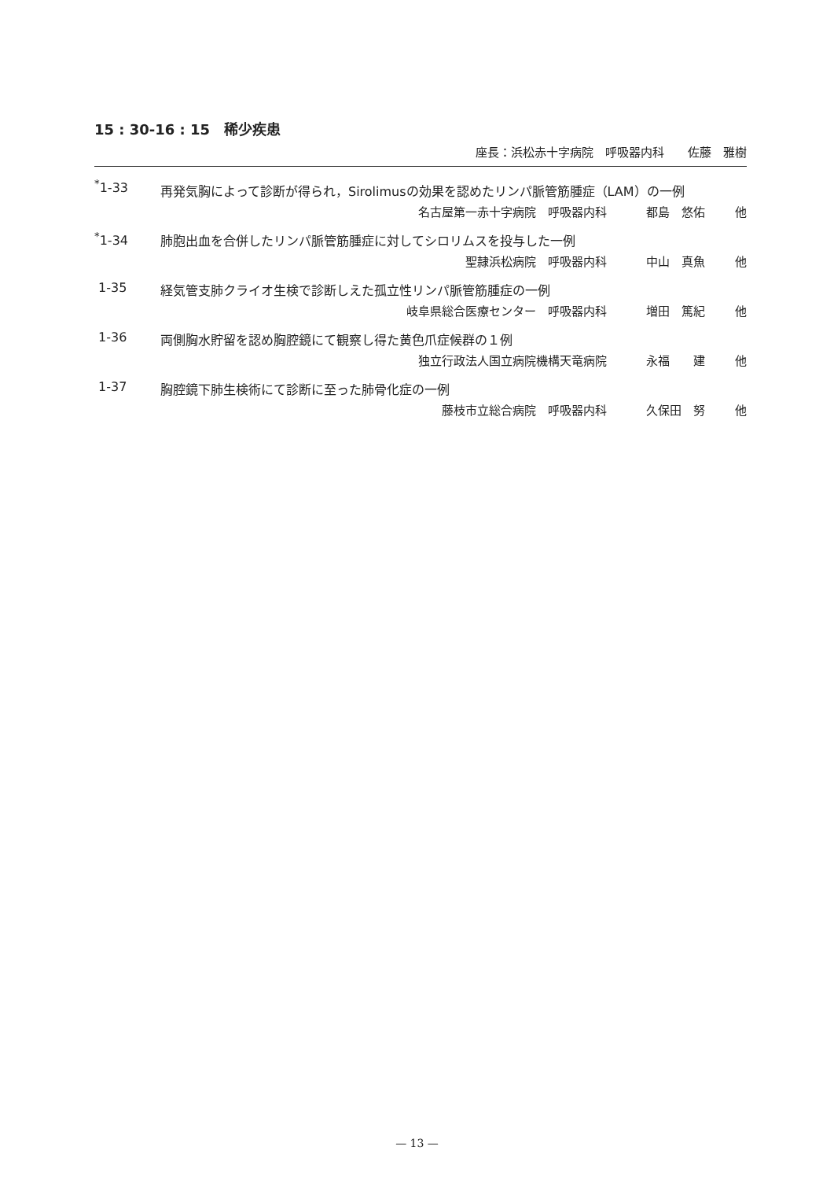15 : 30-16 : 15　稀少疾患
座長：浜松赤十字病院　呼吸器内科　　佐藤　雅樹
<sup>*</sup> 1-33 再発気胸によって診断が得られ，Sirolimusの効果を認めたリンパ脈管筋腫症（LAM）の一例
名古屋第一赤十字病院　呼吸器内科 都島　悠佑 他
<sup>*</sup> 1-34 肺胞出血を合併したリンパ脈管筋腫症に対してシロリムスを投与した一例
聖隷浜松病院　呼吸器内科 中山　真魚 他
1-35 経気管支肺クライオ生検で診断しえた孤立性リンパ脈管筋腫症の一例
岐阜県総合医療センター　呼吸器内科 増田　篤紀 他
1-36 両側胸水貯留を認め胸腔鏡にて観察し得た黄色爪症候群の１例
独立行政法人国立病院機構天竜病院 永福　　建 他
1-37 胸腔鏡下肺生検術にて診断に至った肺骨化症の一例
藤枝市立総合病院　呼吸器内科 久保田　努 他
— 13 —